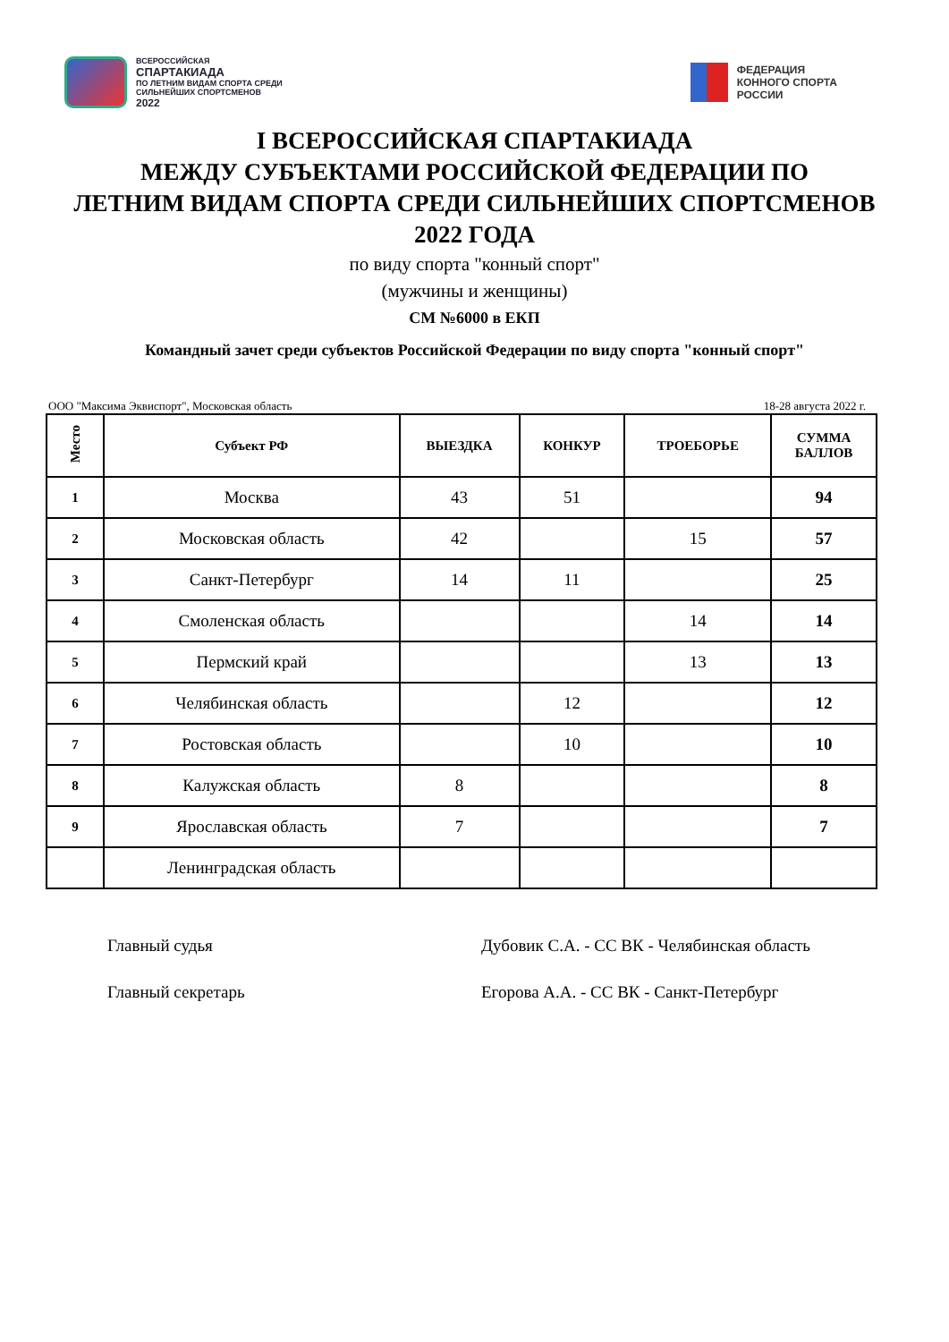ВСЕРОССИЙСКАЯ
СПАРТАКИАДА
ПО ЛЕТНИМ ВИДАМ СПОРТА СРЕДИ
СИЛЬНЕЙШИХ СПОРТСМЕНОВ
2022
ФЕДЕРАЦИЯ
КОННОГО СПОРТА
РОССИИ
I ВСЕРОССИЙСКАЯ СПАРТАКИАДА
МЕЖДУ СУБЪЕКТАМИ РОССИЙСКОЙ ФЕДЕРАЦИИ ПО
ЛЕТНИМ ВИДАМ СПОРТА СРЕДИ СИЛЬНЕЙШИХ СПОРТСМЕНОВ
2022 ГОДА
по виду спорта "конный спорт"
(мужчины и женщины)
СМ №6000 в ЕКП
Командный зачет среди субъектов Российской Федерации по виду спорта "конный спорт"
ООО "Максима Эквиспорт", Московская область 18-28 августа 2022 г.
| Место | Субъект РФ | ВЫЕЗДКА | КОНКУР | ТРОЕБОРЬЕ | СУММА БАЛЛОВ |
| --- | --- | --- | --- | --- | --- |
| 1 | Москва | 43 | 51 | | 94 |
| 2 | Московская область | 42 | | 15 | 57 |
| 3 | Санкт-Петербург | 14 | 11 | | 25 |
| 4 | Смоленская область | | | 14 | 14 |
| 5 | Пермский край | | | 13 | 13 |
| 6 | Челябинская область | | 12 | | 12 |
| 7 | Ростовская область | | 10 | | 10 |
| 8 | Калужская область | 8 | | | 8 |
| 9 | Ярославская область | 7 | | | 7 |
| | Ленинградская область | | | | |
Главный судья Дубовик С.А. - СС ВК - Челябинская область
Главный секретарь Егорова А.А. - СС ВК - Санкт-Петербург